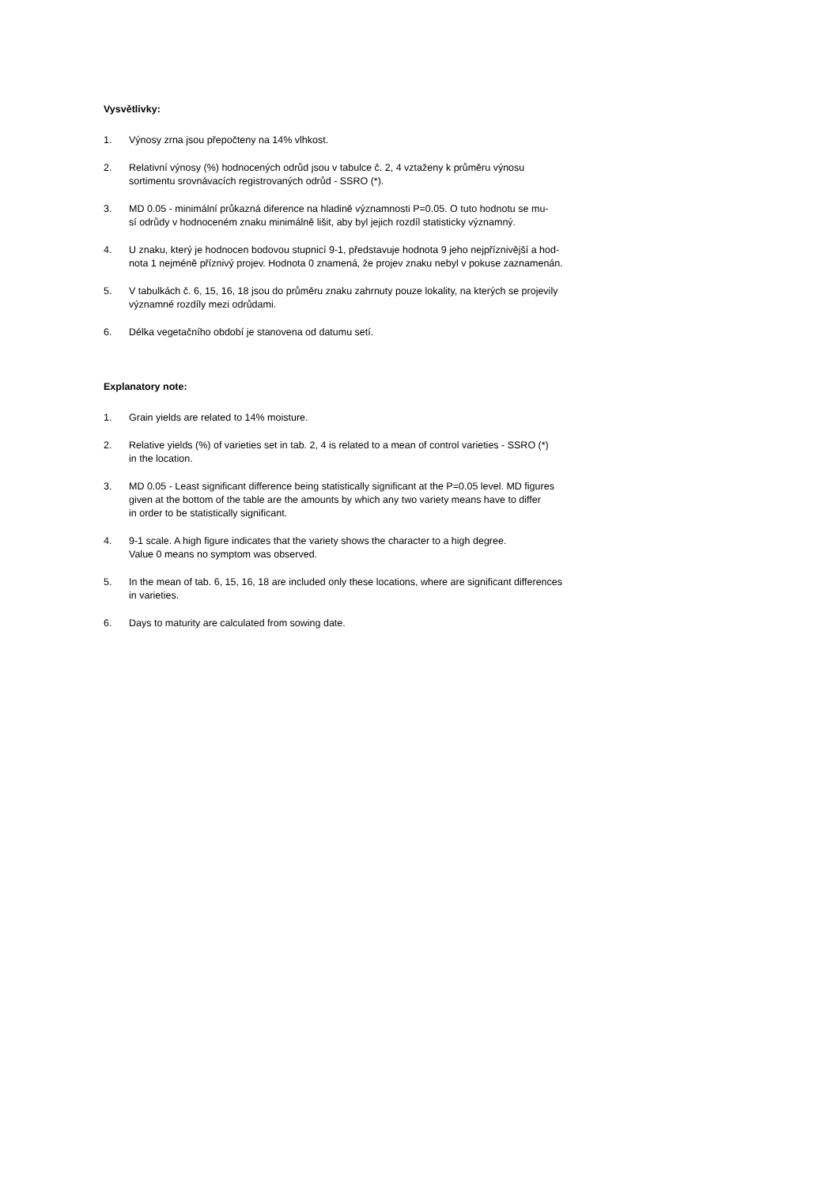Vysvětlivky:
1. Výnosy zrna jsou přepočteny na 14% vlhkost.
2. Relativní výnosy (%) hodnocených odrůd jsou v tabulce č. 2, 4 vztaženy k průměru výnosu
sortimentu srovnávacích registrovaných odrůd - SSRO (*).
3. MD 0.05 - minimální průkazná diference na hladině významnosti P=0.05. O tuto hodnotu se mu-
sí odrůdy v hodnoceném znaku minimálně lišit, aby byl jejich rozdíl statisticky významný.
4. U znaku, který je hodnocen bodovou stupnicí 9-1, představuje hodnota 9 jeho nejpříznivější a hod-
nota 1 nejméně příznivý projev. Hodnota 0 znamená, že projev znaku nebyl v pokuse zaznamenán.
5. V tabulkách č. 6, 15, 16, 18 jsou do průměru znaku zahrnuty pouze lokality, na kterých se projevily
významné rozdíly mezi odrůdami.
6. Délka vegetačního období je stanovena od datumu setí.
Explanatory note:
1. Grain yields are related to 14% moisture.
2. Relative yields (%) of varieties set in tab. 2, 4 is related to a mean of control varieties - SSRO (*)
in the location.
3. MD 0.05 - Least significant difference being statistically significant at the P=0.05 level. MD figures
given at the bottom of the table are the amounts by which any two variety means have to differ
in order to be statistically significant.
4. 9-1 scale. A high figure indicates that the variety shows the character to a high degree.
Value 0 means no symptom was observed.
5. In the mean of tab. 6, 15, 16, 18 are included only these locations, where are significant differences
in varieties.
6. Days to maturity are calculated from sowing date.